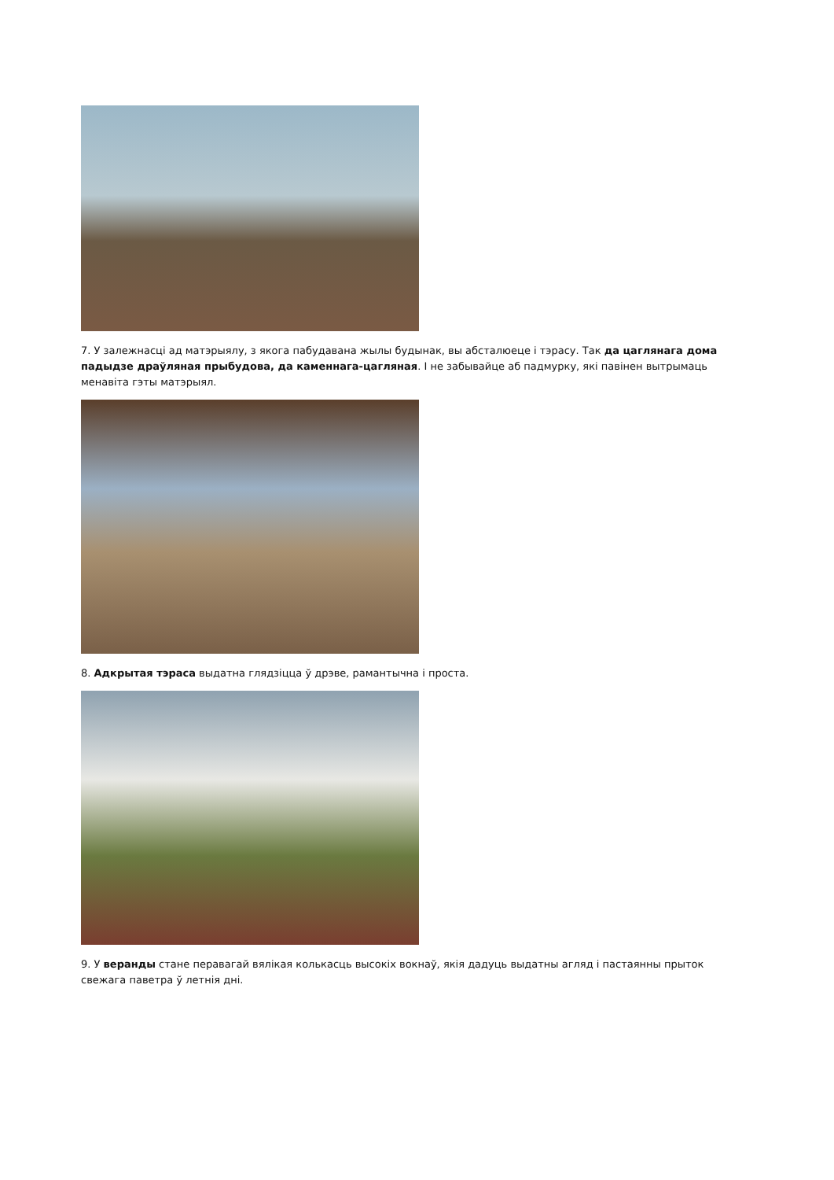7. У залежнасці ад матэрыялу, з якога пабудавана жылы будынак, вы абсталюеце і тэрасу. Так да цаглянага дома падыдзе драўляная прыбудова, да каменнага-цагляная. І не забывайце аб падмурку, які павінен вытрымаць менавіта гэты матэрыял.
8. Адкрытая тэраса выдатна глядзіцца ў дрэве, рамантычна і проста.
9. У веранды стане перавагай вялікая колькасць высокіх вокнаў, якія дадуць выдатны агляд і пастаянны прыток свежага паветра ў летнія дні.